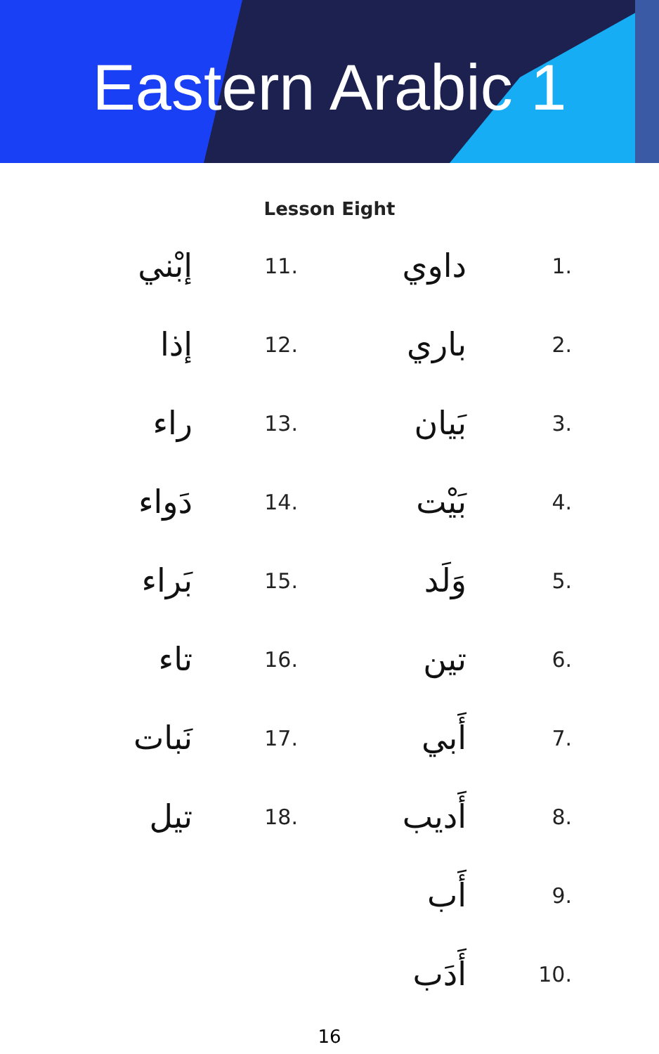Eastern Arabic 1
Lesson Eight
إبْني 11.
إذا 12.
راء 13.
دَواء 14.
بَراء 15.
تاء 16.
نَبات 17.
تيل 18.
داوي 1.
باري 2.
بَيان 3.
بَيْت 4.
وَلَد 5.
تين 6.
أَبي 7.
أَديب 8.
أَب 9.
أَدَب 10.
16